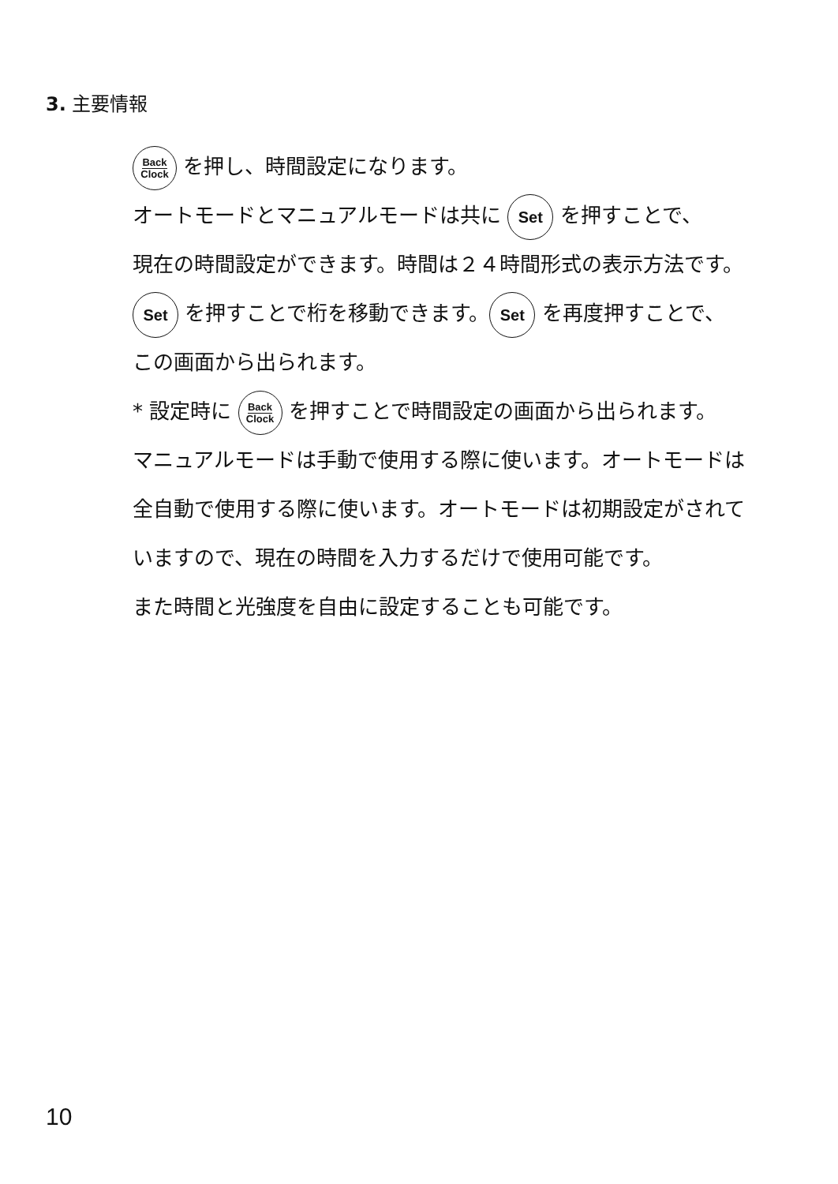3. 主要情報
Back
Clock を押し、時間設定になります。
オートモードとマニュアルモードは共に Set を押すことで、
現在の時間設定ができます。時間は２４時間形式の表示方法です。
Set を押すことで桁を移動できます。 Set を再度押すことで、
この画面から出られます。
* 設定時に Back
Clock を押すことで時間設定の画面から出られます。
マニュアルモードは手動で使用する際に使います。オートモードは
全自動で使用する際に使います。オートモードは初期設定がされて
いますので、現在の時間を入力するだけで使用可能です。
また時間と光強度を自由に設定することも可能です。
10